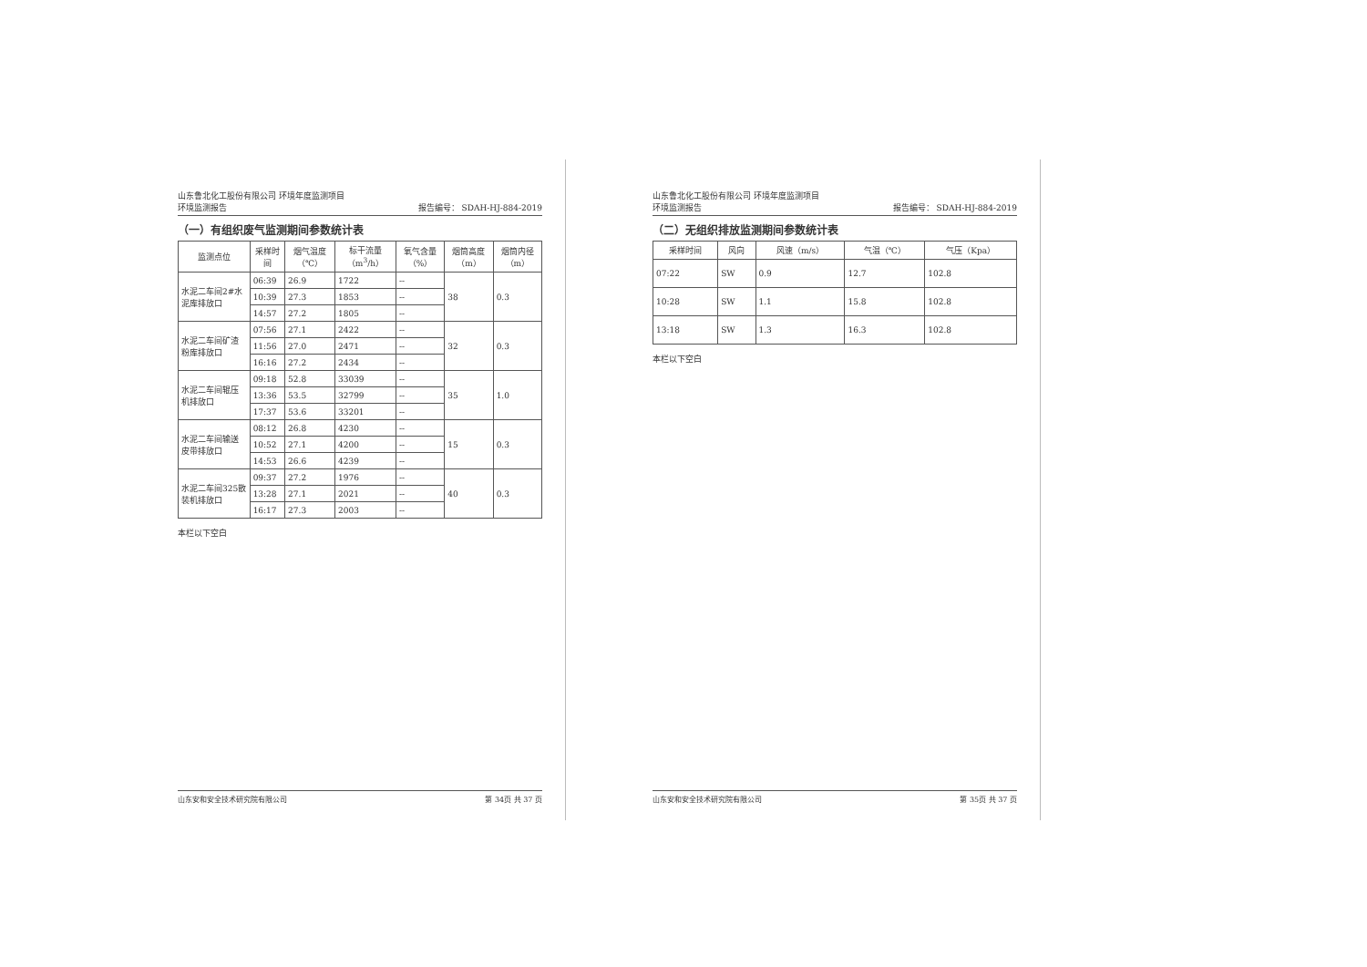山东鲁北化工股份有限公司 环境年度监测项目
环境监测报告
报告编号： SDAH-HJ-884-2019
（一）有组织废气监测期间参数统计表
| 监测点位 | 采样时间 | 烟气温度（℃） | 标干流量（m<sup>3</sup>/h） | 氧气含量（%） | 烟筒高度（m） | 烟筒内径（m） |
| --- | --- | --- | --- | --- | --- | --- |
| 水泥二车间2#水泥库排放口 | 06:39 | 26.9 | 1722 | -- | 38 | 0.3 |
| | 10:39 | 27.3 | 1853 | -- | | |
| | 14:57 | 27.2 | 1805 | -- | | |
| 水泥二车间矿渣粉库排放口 | 07:56 | 27.1 | 2422 | -- | 32 | 0.3 |
| | 11:56 | 27.0 | 2471 | -- | | |
| | 16:16 | 27.2 | 2434 | -- | | |
| 水泥二车间辊压机排放口 | 09:18 | 52.8 | 33039 | -- | 35 | 1.0 |
| | 13:36 | 53.5 | 32799 | -- | | |
| | 17:37 | 53.6 | 33201 | -- | | |
| 水泥二车间输送皮带排放口 | 08:12 | 26.8 | 4230 | -- | 15 | 0.3 |
| | 10:52 | 27.1 | 4200 | -- | | |
| | 14:53 | 26.6 | 4239 | -- | | |
| 水泥二车间325散装机排放口 | 09:37 | 27.2 | 1976 | -- | 40 | 0.3 |
| | 13:28 | 27.1 | 2021 | -- | | |
| | 16:17 | 27.3 | 2003 | -- | | |
本栏以下空白
山东安和安全技术研究院有限公司 第 34页 共 37 页
山东鲁北化工股份有限公司 环境年度监测项目
环境监测报告
报告编号： SDAH-HJ-884-2019
（二）无组织排放监测期间参数统计表
| 采样时间 | 风向 | 风速（m/s） | 气温（℃） | 气压（Kpa） |
| --- | --- | --- | --- | --- |
| 07:22 | SW | 0.9 | 12.7 | 102.8 |
| 10:28 | SW | 1.1 | 15.8 | 102.8 |
| 13:18 | SW | 1.3 | 16.3 | 102.8 |
本栏以下空白
山东安和安全技术研究院有限公司 第 35页 共 37 页